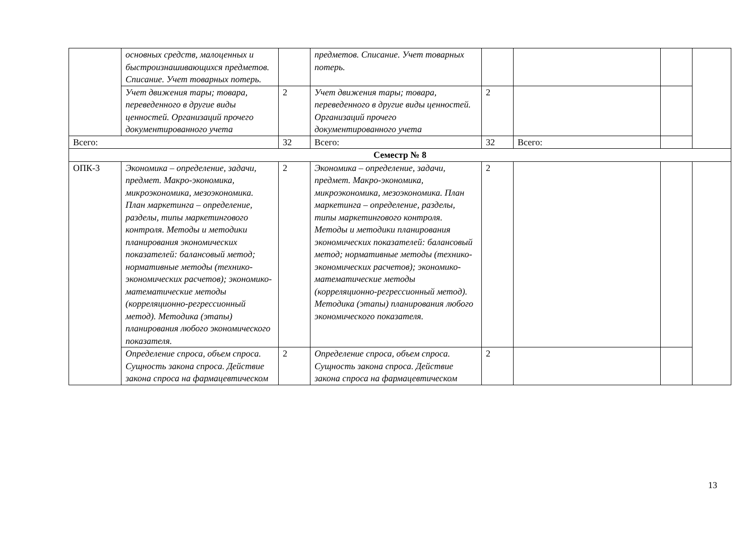| | основных средств, малоценных и быстроизнашивающихся предметов. Списание. Учет товарных потерь. | | предметов. Списание. Учет товарных потерь. | | | | |
| | Учет движения тары; товара, переведенного в другие виды ценностей. Организаций прочего документированного учета | 2 | Учет движения тары; товара, переведенного в другие виды ценностей. Организаций прочего документированного учета | 2 | | | |
| Всего: | | 32 | Всего: | 32 | Всего: | | |
| Семестр № 8 | | | | | | | |
| ОПК-3 | Экономика – определение, задачи, предмет. Макро-экономика, микроэкономика, мезоэкономика. План маркетинга – определение, разделы, типы маркетингового контроля. Методы и методики планирования экономических показателей: балансовый метод; нормативные методы (технико-экономических расчетов); экономико-математические методы (корреляционно-регрессионный метод). Методика (этапы) планирования любого экономического показателя. | 2 | Экономика – определение, задачи, предмет. Макро-экономика, микроэкономика, мезоэкономика. План маркетинга – определение, разделы, типы маркетингового контроля. Методы и методики планирования экономических показателей: балансовый метод; нормативные методы (технико-экономических расчетов); экономико-математические методы (корреляционно-регрессионный метод). Методика (этапы) планирования любого экономического показателя. | 2 | | | |
| | Определение спроса, объем спроса. Сущность закона спроса. Действие закона спроса на фармацевтическом | 2 | Определение спроса, объем спроса. Сущность закона спроса. Действие закона спроса на фармацевтическом | 2 | | | |
13